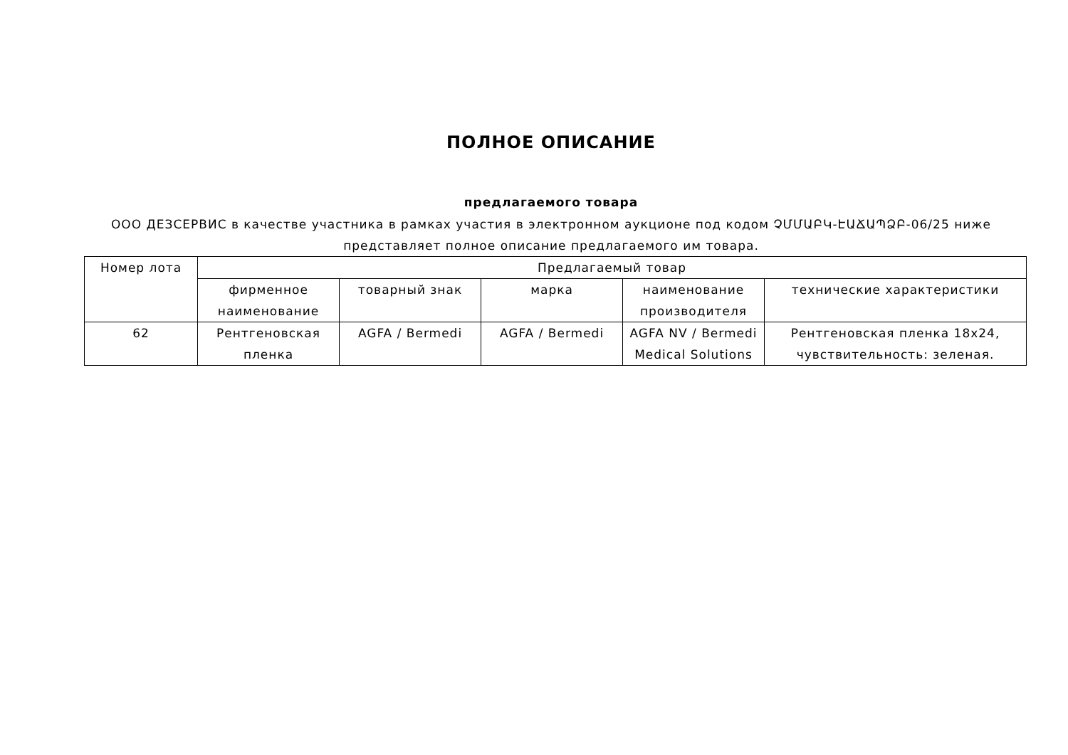ПОЛНОЕ ОПИСАНИЕ
предлагаемого товара
ООО ДЕЗСЕРВИС в качестве участника в рамках участия в электронном аукционе под кодом ՉՄՄԱԲԿ-ԷԱՃԱՊՁԲ-06/25 ниже
представляет полное описание предлагаемого им товара.
| Номер лота | Предлагаемый товар | | | | |
| --- | --- | --- | --- | --- | --- |
| | фирменное наименование | товарный знак | марка | наименование производителя | технические характеристики |
| 62 | Рентгеновская пленка | AGFA / Bermedi | AGFA / Bermedi | AGFA NV / Bermedi Medical Solutions | Рентгеновская пленка 18x24, чувствительность: зеленая. |